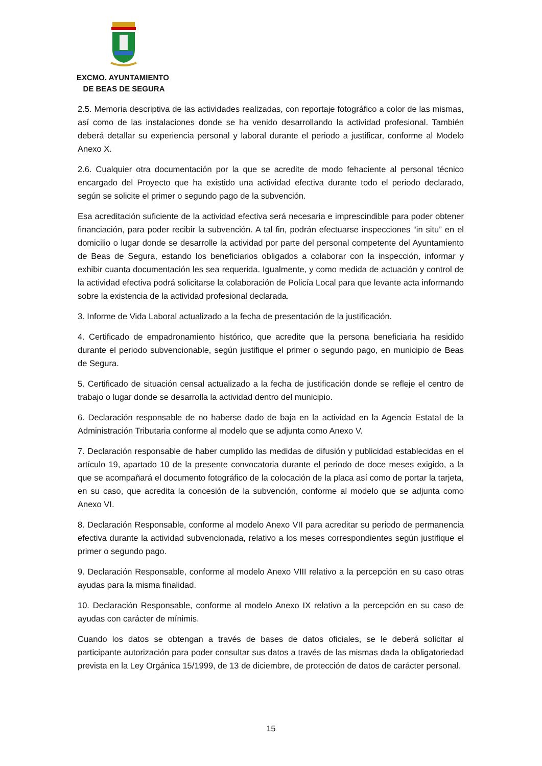EXCMO. AYUNTAMIENTO
DE BEAS DE SEGURA
2.5. Memoria descriptiva de las actividades realizadas, con reportaje fotográfico a color de las mismas, así como de las instalaciones donde se ha venido desarrollando la actividad profesional. También deberá detallar su experiencia personal y laboral durante el periodo a justificar, conforme al Modelo Anexo X.
2.6. Cualquier otra documentación por la que se acredite de modo fehaciente al personal técnico encargado del Proyecto que ha existido una actividad efectiva durante todo el periodo declarado, según se solicite el primer o segundo pago de la subvención.
Esa acreditación suficiente de la actividad efectiva será necesaria e imprescindible para poder obtener financiación, para poder recibir la subvención. A tal fin, podrán efectuarse inspecciones “in situ” en el domicilio o lugar donde se desarrolle la actividad por parte del personal competente del Ayuntamiento de Beas de Segura, estando los beneficiarios obligados a colaborar con la inspección, informar y exhibir cuanta documentación les sea requerida. Igualmente, y como medida de actuación y control de la actividad efectiva podrá solicitarse la colaboración de Policía Local para que levante acta informando sobre la existencia de la actividad profesional declarada.
3. Informe de Vida Laboral actualizado a la fecha de presentación de la justificación.
4. Certificado de empadronamiento histórico, que acredite que la persona beneficiaria ha residido durante el periodo subvencionable, según justifique el primer o segundo pago, en municipio de Beas de Segura.
5. Certificado de situación censal actualizado a la fecha de justificación donde se refleje el centro de trabajo o lugar donde se desarrolla la actividad dentro del municipio.
6. Declaración responsable de no haberse dado de baja en la actividad en la Agencia Estatal de la Administración Tributaria conforme al modelo que se adjunta como Anexo V.
7. Declaración responsable de haber cumplido las medidas de difusión y publicidad establecidas en el artículo 19, apartado 10 de la presente convocatoria durante el periodo de doce meses exigido, a la que se acompañará el documento fotográfico de la colocación de la placa así como de portar la tarjeta, en su caso, que acredita la concesión de la subvención, conforme al modelo que se adjunta como Anexo VI.
8. Declaración Responsable, conforme al modelo Anexo VII para acreditar su periodo de permanencia efectiva durante la actividad subvencionada, relativo a los meses correspondientes según justifique el primer o segundo pago.
9. Declaración Responsable, conforme al modelo Anexo VIII relativo a la percepción en su caso otras ayudas para la misma finalidad.
10. Declaración Responsable, conforme al modelo Anexo IX relativo a la percepción en su caso de ayudas con carácter de mínimis.
Cuando los datos se obtengan a través de bases de datos oficiales, se le deberá solicitar al participante autorización para poder consultar sus datos a través de las mismas dada la obligatoriedad prevista en la Ley Orgánica 15/1999, de 13 de diciembre, de protección de datos de carácter personal.
15